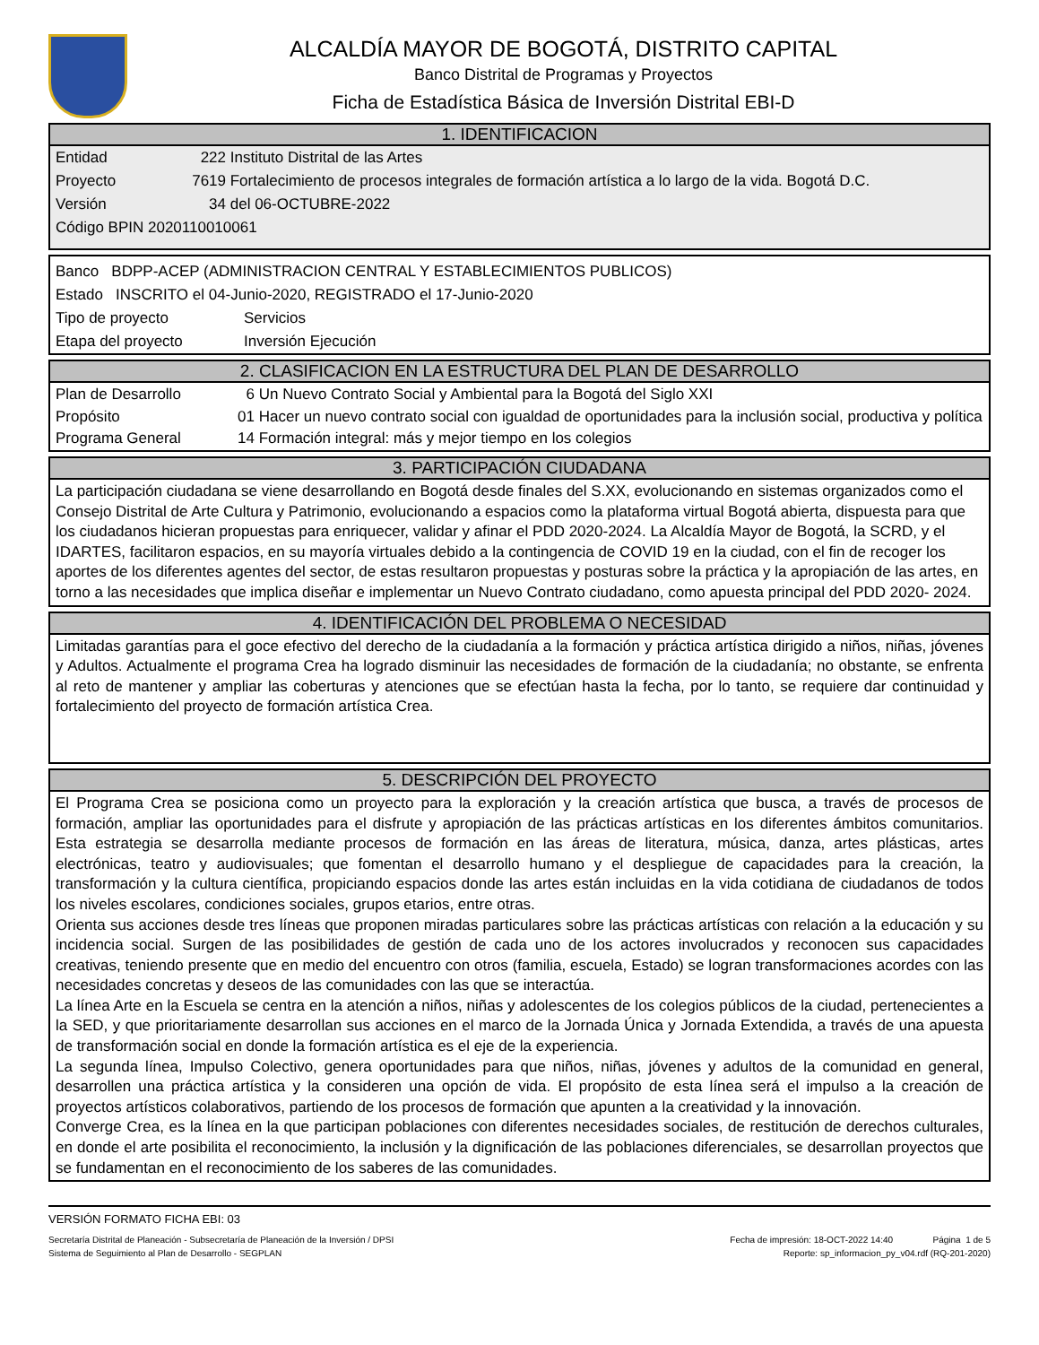ALCALDÍA MAYOR DE BOGOTÁ, DISTRITO CAPITAL
Banco Distrital de Programas y Proyectos
Ficha de Estadística Básica de Inversión Distrital EBI-D
1. IDENTIFICACION
Entidad 222 Instituto Distrital de las Artes
Proyecto 7619 Fortalecimiento de procesos integrales de formación artística a lo largo de la vida. Bogotá D.C.
Versión 34 del 06-OCTUBRE-2022
Código BPIN 2020110010061
Banco BDPP-ACEP (ADMINISTRACION CENTRAL Y ESTABLECIMIENTOS PUBLICOS)
Estado INSCRITO el 04-Junio-2020, REGISTRADO el 17-Junio-2020
Tipo de proyecto Servicios
Etapa del proyecto Inversión Ejecución
2. CLASIFICACION EN LA ESTRUCTURA DEL PLAN DE DESARROLLO
Plan de Desarrollo 6 Un Nuevo Contrato Social y Ambiental para la Bogotá del Siglo XXI
Propósito 01 Hacer un nuevo contrato social con igualdad de oportunidades para la inclusión social, productiva y política
Programa General 14 Formación integral: más y mejor tiempo en los colegios
3. PARTICIPACIÓN CIUDADANA
La participación ciudadana se viene desarrollando en Bogotá desde finales del S.XX, evolucionando en sistemas organizados como el Consejo Distrital de Arte Cultura y Patrimonio, evolucionando a espacios como la plataforma virtual Bogotá abierta, dispuesta para que los ciudadanos hicieran propuestas para enriquecer, validar y afinar el PDD 2020-2024. La Alcaldía Mayor de Bogotá, la SCRD, y el IDARTES, facilitaron espacios, en su mayoría virtuales debido a la contingencia de COVID 19 en la ciudad, con el fin de recoger los aportes de los diferentes agentes del sector, de estas resultaron propuestas y posturas sobre la práctica y la apropiación de las artes, en torno a las necesidades que implica diseñar e implementar un Nuevo Contrato ciudadano, como apuesta principal del PDD 2020- 2024.
4. IDENTIFICACIÓN DEL PROBLEMA O NECESIDAD
Limitadas garantías para el goce efectivo del derecho de la ciudadanía a la formación y práctica artística dirigido a niños, niñas, jóvenes y Adultos. Actualmente el programa Crea ha logrado disminuir las necesidades de formación de la ciudadanía; no obstante, se enfrenta al reto de mantener y ampliar las coberturas y atenciones que se efectúan hasta la fecha, por lo tanto, se requiere dar continuidad y fortalecimiento del proyecto de formación artística Crea.
5. DESCRIPCIÓN DEL PROYECTO
El Programa Crea se posiciona como un proyecto para la exploración y la creación artística que busca, a través de procesos de formación, ampliar las oportunidades para el disfrute y apropiación de las prácticas artísticas en los diferentes ámbitos comunitarios. Esta estrategia se desarrolla mediante procesos de formación en las áreas de literatura, música, danza, artes plásticas, artes electrónicas, teatro y audiovisuales; que fomentan el desarrollo humano y el despliegue de capacidades para la creación, la transformación y la cultura científica, propiciando espacios donde las artes están incluidas en la vida cotidiana de ciudadanos de todos los niveles escolares, condiciones sociales, grupos etarios, entre otras.
Orienta sus acciones desde tres líneas que proponen miradas particulares sobre las prácticas artísticas con relación a la educación y su incidencia social. Surgen de las posibilidades de gestión de cada uno de los actores involucrados y reconocen sus capacidades creativas, teniendo presente que en medio del encuentro con otros (familia, escuela, Estado) se logran transformaciones acordes con las necesidades concretas y deseos de las comunidades con las que se interactúa.
La línea Arte en la Escuela se centra en la atención a niños, niñas y adolescentes de los colegios públicos de la ciudad, pertenecientes a la SED, y que prioritariamente desarrollan sus acciones en el marco de la Jornada Única y Jornada Extendida, a través de una apuesta de transformación social en donde la formación artística es el eje de la experiencia.
La segunda línea, Impulso Colectivo, genera oportunidades para que niños, niñas, jóvenes y adultos de la comunidad en general, desarrollen una práctica artística y la consideren una opción de vida. El propósito de esta línea será el impulso a la creación de proyectos artísticos colaborativos, partiendo de los procesos de formación que apunten a la creatividad y la innovación.
Converge Crea, es la línea en la que participan poblaciones con diferentes necesidades sociales, de restitución de derechos culturales, en donde el arte posibilita el reconocimiento, la inclusión y la dignificación de las poblaciones diferenciales, se desarrollan proyectos que se fundamentan en el reconocimiento de los saberes de las comunidades.
VERSIÓN FORMATO FICHA EBI: 03
Secretaría Distrital de Planeación - Subsecretaría de Planeación de la Inversión / DPSI Fecha de impresión: 18-OCT-2022 14:40 Página 1 de 5
Sistema de Seguimiento al Plan de Desarrollo - SEGPLAN Reporte: sp_informacion_py_v04.rdf (RQ-201-2020)